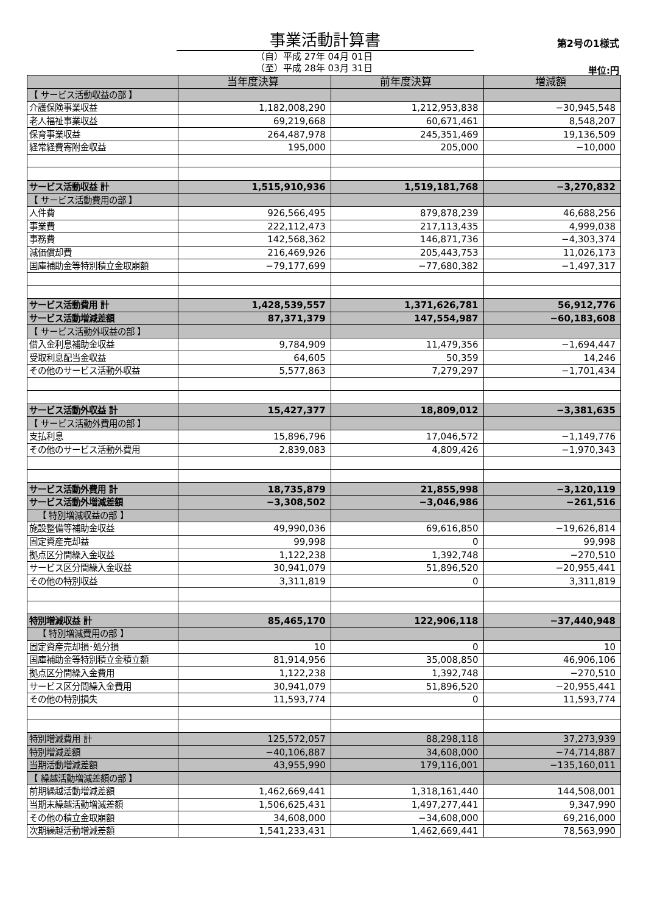事業活動計算書 第2号の1様式
（自）平成 27年 04月 01日
（至）平成 28年 03月 31日
単位:円
| | 当年度決算 | 前年度決算 | 増減額 |
| --- | --- | --- | --- |
| 【 サービス活動収益の部 】 | | | |
| 介護保険事業収益 | 1,182,008,290 | 1,212,953,838 | −30,945,548 |
| 老人福祉事業収益 | 69,219,668 | 60,671,461 | 8,548,207 |
| 保育事業収益 | 264,487,978 | 245,351,469 | 19,136,509 |
| 経常経費寄附金収益 | 195,000 | 205,000 | −10,000 |
| サービス活動収益 計 | 1,515,910,936 | 1,519,181,768 | −3,270,832 |
| 【 サービス活動費用の部 】 | | | |
| 人件費 | 926,566,495 | 879,878,239 | 46,688,256 |
| 事業費 | 222,112,473 | 217,113,435 | 4,999,038 |
| 事務費 | 142,568,362 | 146,871,736 | −4,303,374 |
| 減価償却費 | 216,469,926 | 205,443,753 | 11,026,173 |
| 国庫補助金等特別積立金取崩額 | −79,177,699 | −77,680,382 | −1,497,317 |
| サービス活動費用 計 | 1,428,539,557 | 1,371,626,781 | 56,912,776 |
| サービス活動増減差額 | 87,371,379 | 147,554,987 | −60,183,608 |
| 【 サービス活動外収益の部 】 | | | |
| 借入金利息補助金収益 | 9,784,909 | 11,479,356 | −1,694,447 |
| 受取利息配当金収益 | 64,605 | 50,359 | 14,246 |
| その他のサービス活動外収益 | 5,577,863 | 7,279,297 | −1,701,434 |
| サービス活動外収益 計 | 15,427,377 | 18,809,012 | −3,381,635 |
| 【 サービス活動外費用の部 】 | | | |
| 支払利息 | 15,896,796 | 17,046,572 | −1,149,776 |
| その他のサービス活動外費用 | 2,839,083 | 4,809,426 | −1,970,343 |
| サービス活動外費用 計 | 18,735,879 | 21,855,998 | −3,120,119 |
| サービス活動外増減差額 | −3,308,502 | −3,046,986 | −261,516 |
| 【 特別増減収益の部 】 | | | |
| 施設整備等補助金収益 | 49,990,036 | 69,616,850 | −19,626,814 |
| 固定資産売却益 | 99,998 | 0 | 99,998 |
| 拠点区分間繰入金収益 | 1,122,238 | 1,392,748 | −270,510 |
| サービス区分間繰入金収益 | 30,941,079 | 51,896,520 | −20,955,441 |
| その他の特別収益 | 3,311,819 | 0 | 3,311,819 |
| 特別増減収益 計 | 85,465,170 | 122,906,118 | −37,440,948 |
| 【 特別増減費用の部 】 | | | |
| 固定資産売却損･処分損 | 10 | 0 | 10 |
| 国庫補助金等特別積立金積立額 | 81,914,956 | 35,008,850 | 46,906,106 |
| 拠点区分間繰入金費用 | 1,122,238 | 1,392,748 | −270,510 |
| サービス区分間繰入金費用 | 30,941,079 | 51,896,520 | −20,955,441 |
| その他の特別損失 | 11,593,774 | 0 | 11,593,774 |
| 特別増減費用 計 | 125,572,057 | 88,298,118 | 37,273,939 |
| 特別増減差額 | −40,106,887 | 34,608,000 | −74,714,887 |
| 当期活動増減差額 | 43,955,990 | 179,116,001 | −135,160,011 |
| 【 繰越活動増減差額の部 】 | | | |
| 前期繰越活動増減差額 | 1,462,669,441 | 1,318,161,440 | 144,508,001 |
| 当期末繰越活動増減差額 | 1,506,625,431 | 1,497,277,441 | 9,347,990 |
| その他の積立金取崩額 | 34,608,000 | −34,608,000 | 69,216,000 |
| 次期繰越活動増減差額 | 1,541,233,431 | 1,462,669,441 | 78,563,990 |